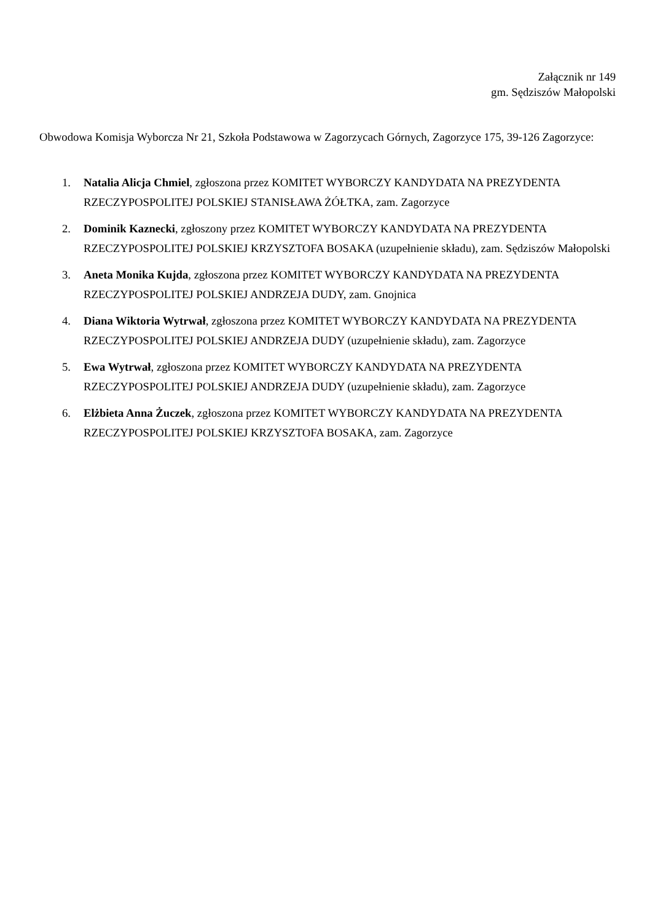Załącznik nr 149
gm. Sędziszów Małopolski
Obwodowa Komisja Wyborcza Nr 21, Szkoła Podstawowa w Zagorzycach Górnych, Zagorzyce 175, 39-126 Zagorzyce:
1. Natalia Alicja Chmiel, zgłoszona przez KOMITET WYBORCZY KANDYDATA NA PREZYDENTA RZECZYPOSPOLITEJ POLSKIEJ STANISŁAWA ŻÓŁTKA, zam. Zagorzyce
2. Dominik Kaznecki, zgłoszony przez KOMITET WYBORCZY KANDYDATA NA PREZYDENTA RZECZYPOSPOLITEJ POLSKIEJ KRZYSZTOFA BOSAKA (uzupełnienie składu), zam. Sędziszów Małopolski
3. Aneta Monika Kujda, zgłoszona przez KOMITET WYBORCZY KANDYDATA NA PREZYDENTA RZECZYPOSPOLITEJ POLSKIEJ ANDRZEJA DUDY, zam. Gnojnica
4. Diana Wiktoria Wytrwał, zgłoszona przez KOMITET WYBORCZY KANDYDATA NA PREZYDENTA RZECZYPOSPOLITEJ POLSKIEJ ANDRZEJA DUDY (uzupełnienie składu), zam. Zagorzyce
5. Ewa Wytrwał, zgłoszona przez KOMITET WYBORCZY KANDYDATA NA PREZYDENTA RZECZYPOSPOLITEJ POLSKIEJ ANDRZEJA DUDY (uzupełnienie składu), zam. Zagorzyce
6. Elżbieta Anna Żuczek, zgłoszona przez KOMITET WYBORCZY KANDYDATA NA PREZYDENTA RZECZYPOSPOLITEJ POLSKIEJ KRZYSZTOFA BOSAKA, zam. Zagorzyce